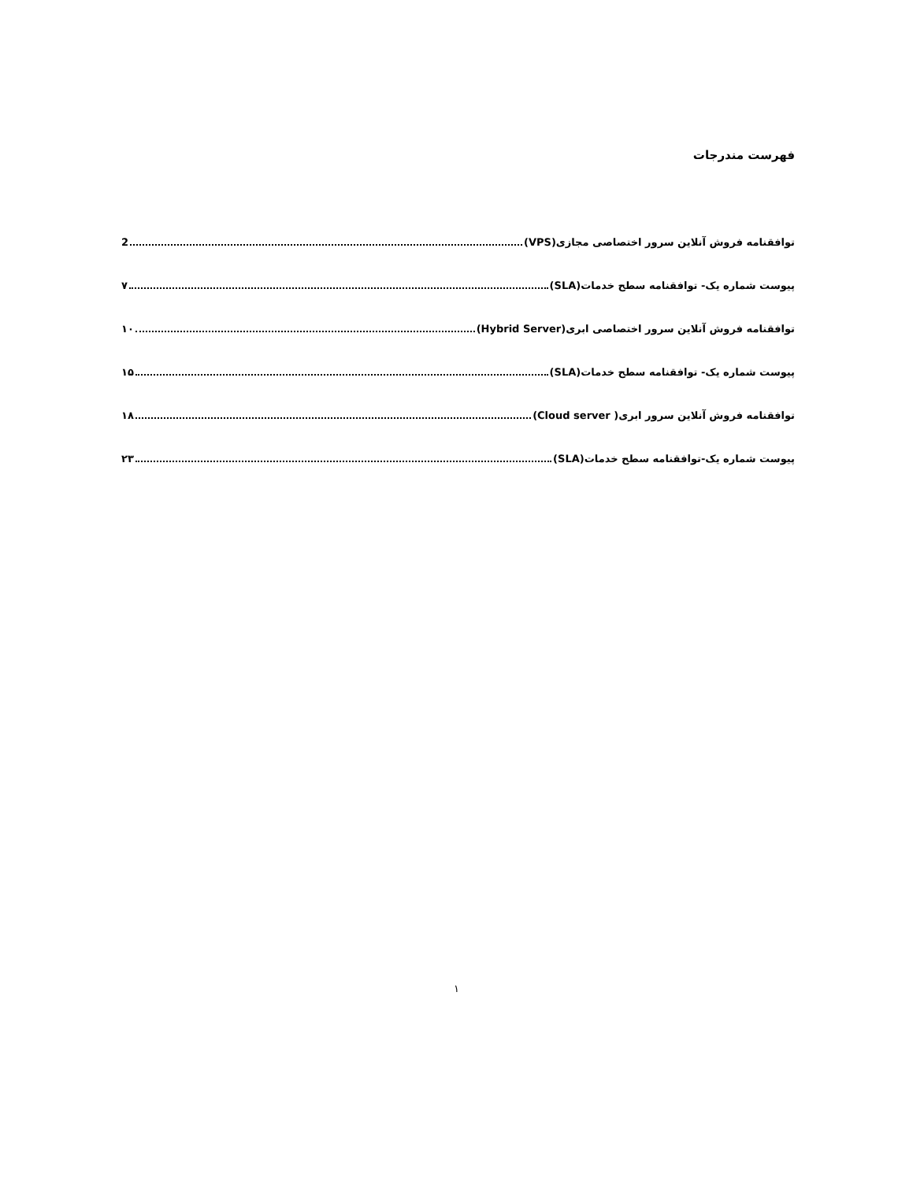فهرست مندرجات
توافقنامه فروش آنلاین سرور اختصاصی مجازی(VPS) 2
پیوست شماره یک- توافقنامه سطح خدمات(SLA) ۷
توافقنامه فروش آنلاین سرور اختصاصی ابری(Hybrid Server) ۱۰
پیوست شماره یک- توافقنامه سطح خدمات(SLA) ۱۵
توافقنامه فروش آنلاین سرور ابری( Cloud server) ۱۸
پیوست شماره یک-توافقنامه سطح خدمات(SLA) ۲۳
۱